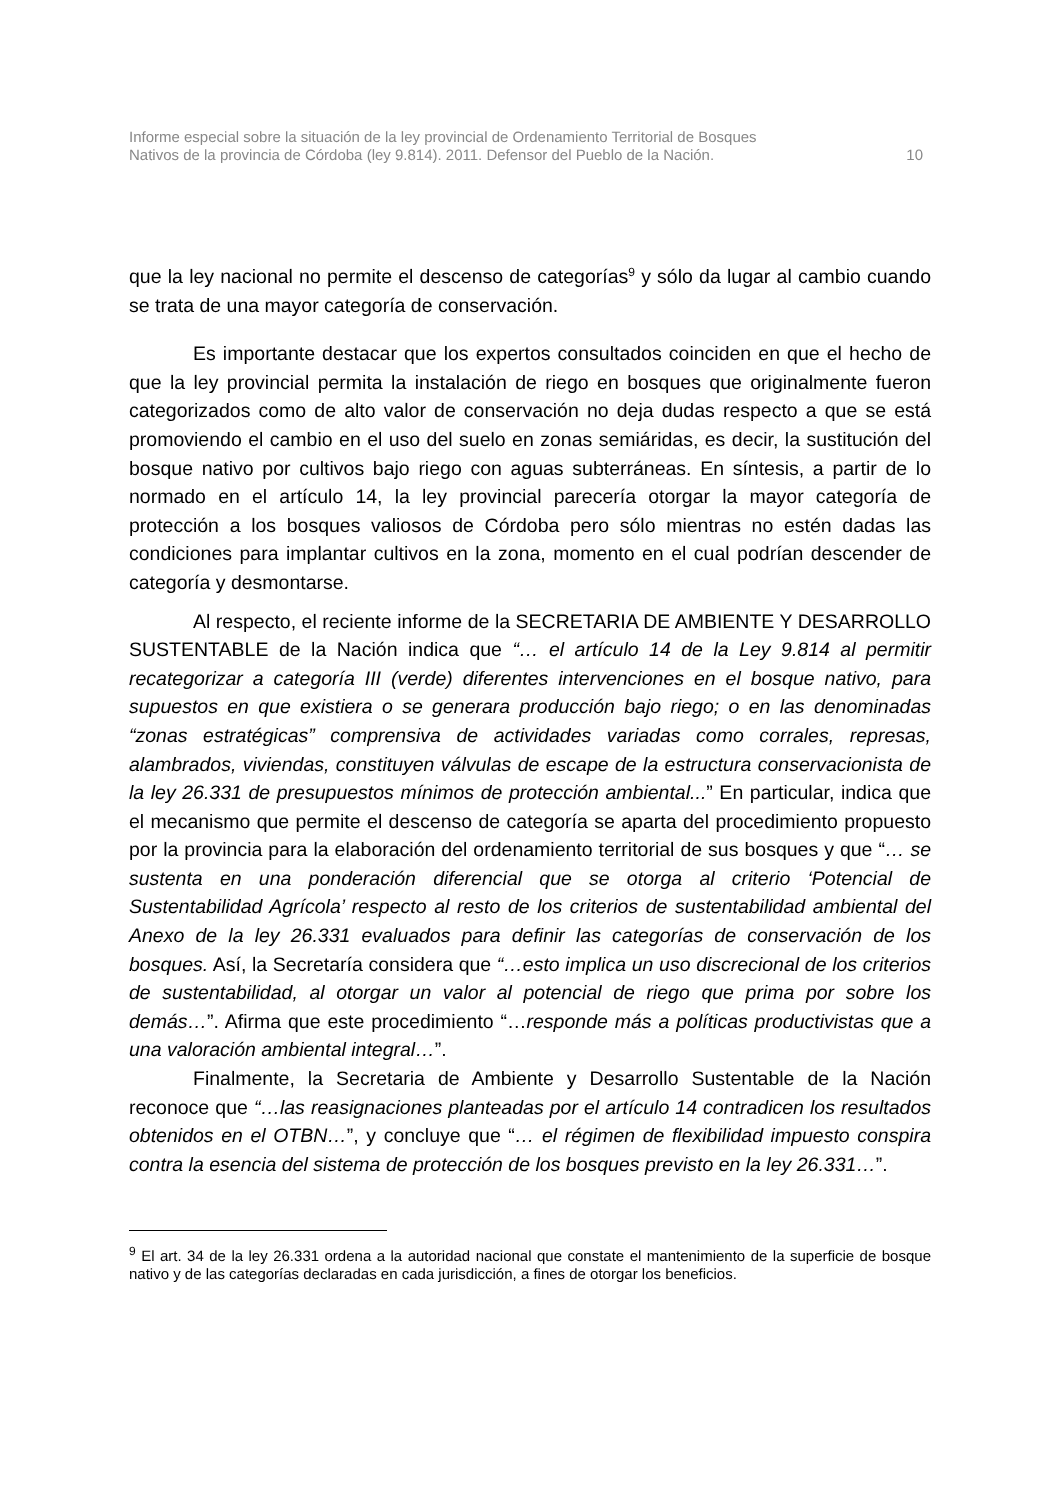Informe especial sobre la situación de la ley provincial de Ordenamiento Territorial de Bosques
Nativos de la provincia de Córdoba (ley 9.814). 2011. Defensor del Pueblo de la Nación. 10
que la ley nacional no permite el descenso de categorías<sup>9</sup> y sólo da lugar al cambio cuando se trata de una mayor categoría de conservación.
Es importante destacar que los expertos consultados coinciden en que el hecho de que la ley provincial permita la instalación de riego en bosques que originalmente fueron categorizados como de alto valor de conservación no deja dudas respecto a que se está promoviendo el cambio en el uso del suelo en zonas semiáridas, es decir, la sustitución del bosque nativo por cultivos bajo riego con aguas subterráneas. En síntesis, a partir de lo normado en el artículo 14, la ley provincial parecería otorgar la mayor categoría de protección a los bosques valiosos de Córdoba pero sólo mientras no estén dadas las condiciones para implantar cultivos en la zona, momento en el cual podrían descender de categoría y desmontarse.
Al respecto, el reciente informe de la SECRETARIA DE AMBIENTE Y DESARROLLO SUSTENTABLE de la Nación indica que “… el artículo 14 de la Ley 9.814 al permitir recategorizar a categoría III (verde) diferentes intervenciones en el bosque nativo, para supuestos en que existiera o se generara producción bajo riego; o en las denominadas “zonas estratégicas” comprensiva de actividades variadas como corrales, represas, alambrados, viviendas, constituyen válvulas de escape de la estructura conservacionista de la ley 26.331 de presupuestos mínimos de protección ambiental...” En particular, indica que el mecanismo que permite el descenso de categoría se aparta del procedimiento propuesto por la provincia para la elaboración del ordenamiento territorial de sus bosques y que “… se sustenta en una ponderación diferencial que se otorga al criterio ‘Potencial de Sustentabilidad Agrícola’ respecto al resto de los criterios de sustentabilidad ambiental del Anexo de la ley 26.331 evaluados para definir las categorías de conservación de los bosques. Así, la Secretaría considera que “…esto implica un uso discrecional de los criterios de sustentabilidad, al otorgar un valor al potencial de riego que prima por sobre los demás…”. Afirma que este procedimiento “…responde más a políticas productivistas que a una valoración ambiental integral…”.
Finalmente, la Secretaria de Ambiente y Desarrollo Sustentable de la Nación reconoce que “…las reasignaciones planteadas por el artículo 14 contradicen los resultados obtenidos en el OTBN…”, y concluye que “… el régimen de flexibilidad impuesto conspira contra la esencia del sistema de protección de los bosques previsto en la ley 26.331…”.
<sup>9</sup> El art. 34 de la ley 26.331 ordena a la autoridad nacional que constate el mantenimiento de la superficie de bosque nativo y de las categorías declaradas en cada jurisdicción, a fines de otorgar los beneficios.